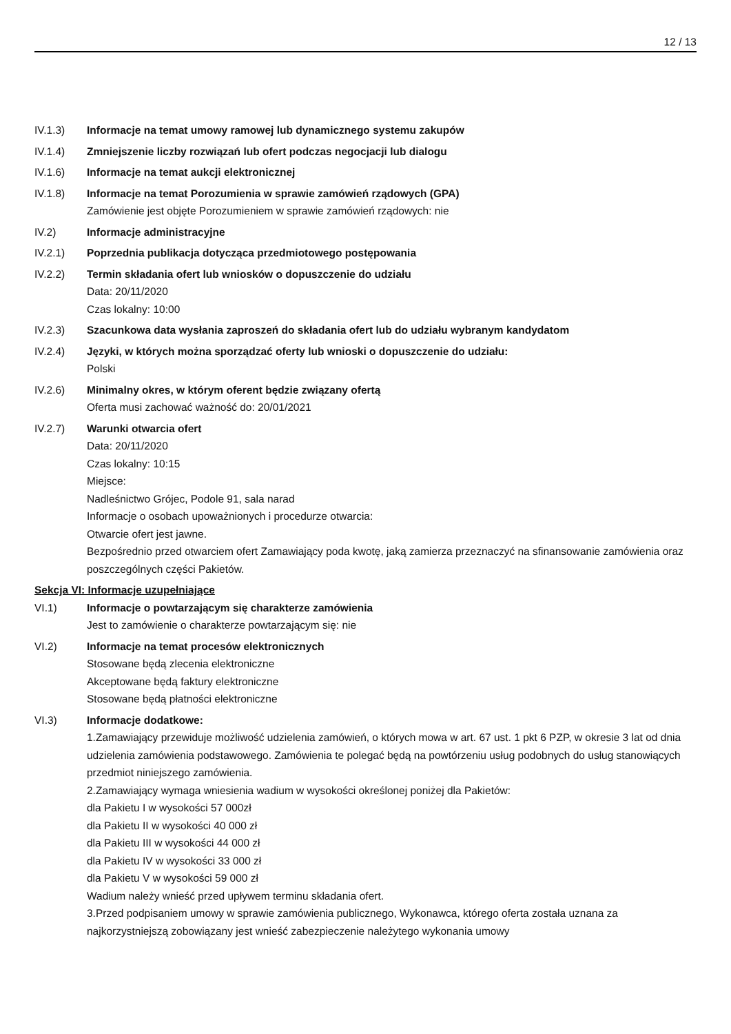12 / 13
IV.1.3) Informacje na temat umowy ramowej lub dynamicznego systemu zakupów
IV.1.4) Zmniejszenie liczby rozwiązań lub ofert podczas negocjacji lub dialogu
IV.1.6) Informacje na temat aukcji elektronicznej
IV.1.8) Informacje na temat Porozumienia w sprawie zamówień rządowych (GPA)
Zamówienie jest objęte Porozumieniem w sprawie zamówień rządowych: nie
IV.2) Informacje administracyjne
IV.2.1) Poprzednia publikacja dotycząca przedmiotowego postępowania
IV.2.2) Termin składania ofert lub wniosków o dopuszczenie do udziału
Data: 20/11/2020
Czas lokalny: 10:00
IV.2.3) Szacunkowa data wysłania zaproszeń do składania ofert lub do udziału wybranym kandydatom
IV.2.4) Języki, w których można sporządzać oferty lub wnioski o dopuszczenie do udziału:
Polski
IV.2.6) Minimalny okres, w którym oferent będzie związany ofertą
Oferta musi zachować ważność do: 20/01/2021
IV.2.7) Warunki otwarcia ofert
Data: 20/11/2020
Czas lokalny: 10:15
Miejsce:
Nadleśnictwo Grójec, Podole 91, sala narad
Informacje o osobach upoważnionych i procedurze otwarcia:
Otwarcie ofert jest jawne.
Bezpośrednio przed otwarciem ofert Zamawiający poda kwotę, jaką zamierza przeznaczyć na sfinansowanie zamówienia oraz poszczególnych części Pakietów.
Sekcja VI: Informacje uzupełniające
VI.1) Informacje o powtarzającym się charakterze zamówienia
Jest to zamówienie o charakterze powtarzającym się: nie
VI.2) Informacje na temat procesów elektronicznych
Stosowane będą zlecenia elektroniczne
Akceptowane będą faktury elektroniczne
Stosowane będą płatności elektroniczne
VI.3) Informacje dodatkowe:
1.Zamawiający przewiduje możliwość udzielenia zamówień, o których mowa w art. 67 ust. 1 pkt 6 PZP, w okresie 3 lat od dnia udzielenia zamówienia podstawowego. Zamówienia te polegać będą na powtórzeniu usług podobnych do usług stanowiących przedmiot niniejszego zamówienia.
2.Zamawiający wymaga wniesienia wadium w wysokości określonej poniżej dla Pakietów:
dla Pakietu I w wysokości 57 000zł
dla Pakietu II w wysokości 40 000 zł
dla Pakietu III w wysokości 44 000 zł
dla Pakietu IV w wysokości 33 000 zł
dla Pakietu V w wysokości 59 000 zł
Wadium należy wnieść przed upływem terminu składania ofert.
3.Przed podpisaniem umowy w sprawie zamówienia publicznego, Wykonawca, którego oferta została uznana za najkorzystniejszą zobowiązany jest wnieść zabezpieczenie należytego wykonania umowy